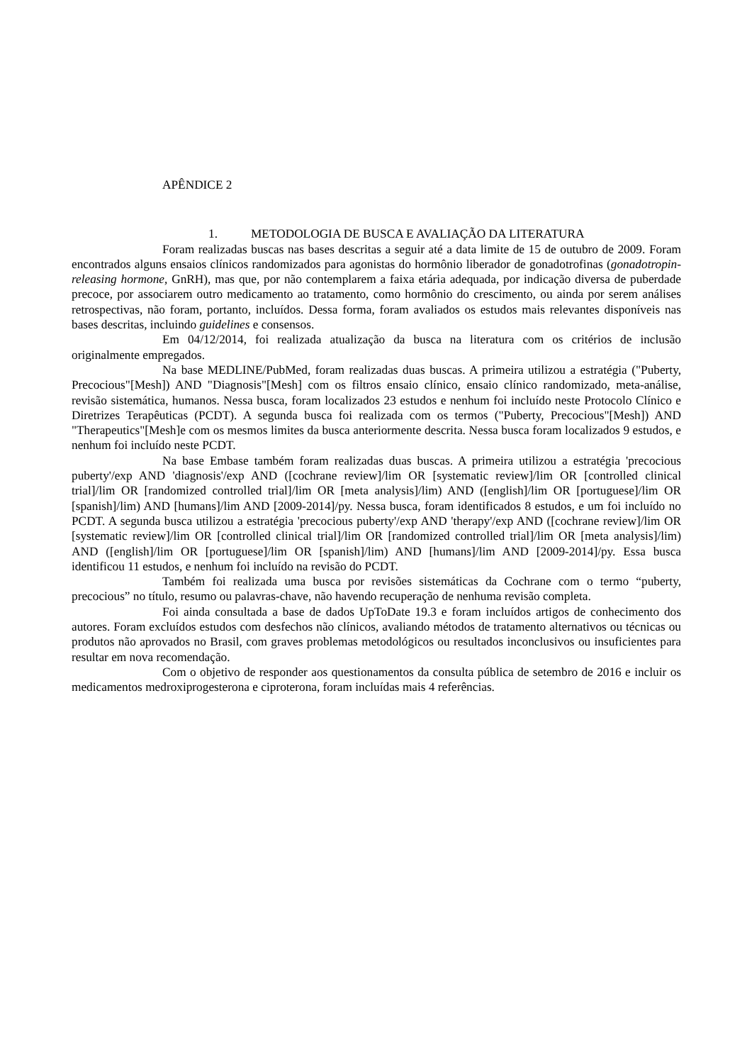APÊNDICE 2
1. METODOLOGIA DE BUSCA E AVALIAÇÃO DA LITERATURA
Foram realizadas buscas nas bases descritas a seguir até a data limite de 15 de outubro de 2009. Foram encontrados alguns ensaios clínicos randomizados para agonistas do hormônio liberador de gonadotrofinas (gonadotropin-releasing hormone, GnRH), mas que, por não contemplarem a faixa etária adequada, por indicação diversa de puberdade precoce, por associarem outro medicamento ao tratamento, como hormônio do crescimento, ou ainda por serem análises retrospectivas, não foram, portanto, incluídos. Dessa forma, foram avaliados os estudos mais relevantes disponíveis nas bases descritas, incluindo guidelines e consensos.
Em 04/12/2014, foi realizada atualização da busca na literatura com os critérios de inclusão originalmente empregados.
Na base MEDLINE/PubMed, foram realizadas duas buscas. A primeira utilizou a estratégia ("Puberty, Precocious"[Mesh]) AND "Diagnosis"[Mesh] com os filtros ensaio clínico, ensaio clínico randomizado, meta-análise, revisão sistemática, humanos. Nessa busca, foram localizados 23 estudos e nenhum foi incluído neste Protocolo Clínico e Diretrizes Terapêuticas (PCDT). A segunda busca foi realizada com os termos ("Puberty, Precocious"[Mesh]) AND "Therapeutics"[Mesh]e com os mesmos limites da busca anteriormente descrita. Nessa busca foram localizados 9 estudos, e nenhum foi incluído neste PCDT.
Na base Embase também foram realizadas duas buscas. A primeira utilizou a estratégia 'precocious puberty'/exp AND 'diagnosis'/exp AND ([cochrane review]/lim OR [systematic review]/lim OR [controlled clinical trial]/lim OR [randomized controlled trial]/lim OR [meta analysis]/lim) AND ([english]/lim OR [portuguese]/lim OR [spanish]/lim) AND [humans]/lim AND [2009-2014]/py. Nessa busca, foram identificados 8 estudos, e um foi incluído no PCDT. A segunda busca utilizou a estratégia 'precocious puberty'/exp AND 'therapy'/exp AND ([cochrane review]/lim OR [systematic review]/lim OR [controlled clinical trial]/lim OR [randomized controlled trial]/lim OR [meta analysis]/lim) AND ([english]/lim OR [portuguese]/lim OR [spanish]/lim) AND [humans]/lim AND [2009-2014]/py. Essa busca identificou 11 estudos, e nenhum foi incluído na revisão do PCDT.
Também foi realizada uma busca por revisões sistemáticas da Cochrane com o termo “puberty, precocious” no título, resumo ou palavras-chave, não havendo recuperação de nenhuma revisão completa.
Foi ainda consultada a base de dados UpToDate 19.3 e foram incluídos artigos de conhecimento dos autores. Foram excluídos estudos com desfechos não clínicos, avaliando métodos de tratamento alternativos ou técnicas ou produtos não aprovados no Brasil, com graves problemas metodológicos ou resultados inconclusivos ou insuficientes para resultar em nova recomendação.
Com o objetivo de responder aos questionamentos da consulta pública de setembro de 2016 e incluir os medicamentos medroxiprogesterona e ciproterona, foram incluídas mais 4 referências.